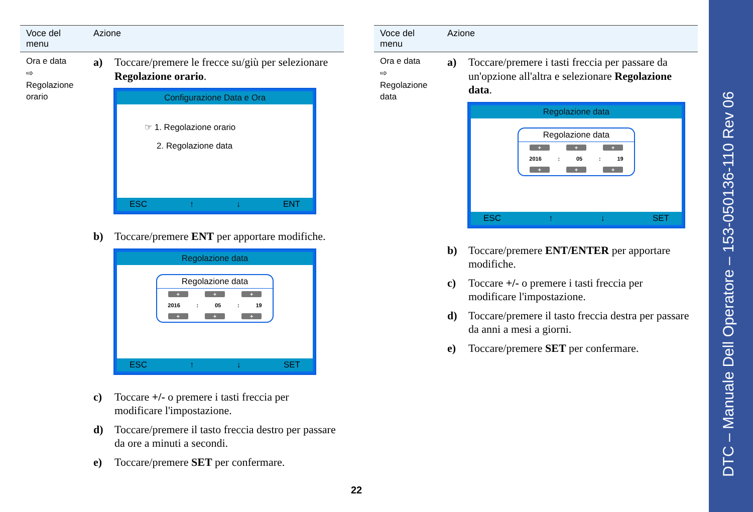| Voce del menu | Azione |
| --- | --- |
| Ora e data ⇨ Regolazione orario | a) Toccare/premere le frecce su/giù per selezionare Regolazione orario . Configurazione Data e Ora ☞ 1. Regolazione orario 2. Regolazione data ESC ↑ ↓ ENT b) Toccare/premere ENT per apportare modifiche. Regolazione data Regolazione data + + + 2016 : 05 : 19 + + + ESC ↑ ↓ SET c) Toccare +/- o premere i tasti freccia per modificare l'impostazione. d) Toccare/premere il tasto freccia destro per passare da ore a minuti a secondi. e) Toccare/premere SET per confermare. |
| Voce del menu | Azione |
| --- | --- |
| Ora e data ⇨ Regolazione data | a) Toccare/premere i tasti freccia per passare da un'opzione all'altra e selezionare Regolazione data . Regolazione data Regolazione data + + + 2016 : 05 : 19 + + + ESC ↑ ↓ SET b) Toccare/premere ENT/ENTER per apportare modifiche. c) Toccare +/- o premere i tasti freccia per modificare l'impostazione. d) Toccare/premere il tasto freccia destra per passare da anni a mesi a giorni. e) Toccare/premere SET per confermare. |
22
DTC – Manuale Dell Operatore – 153-050136-110 Rev 06